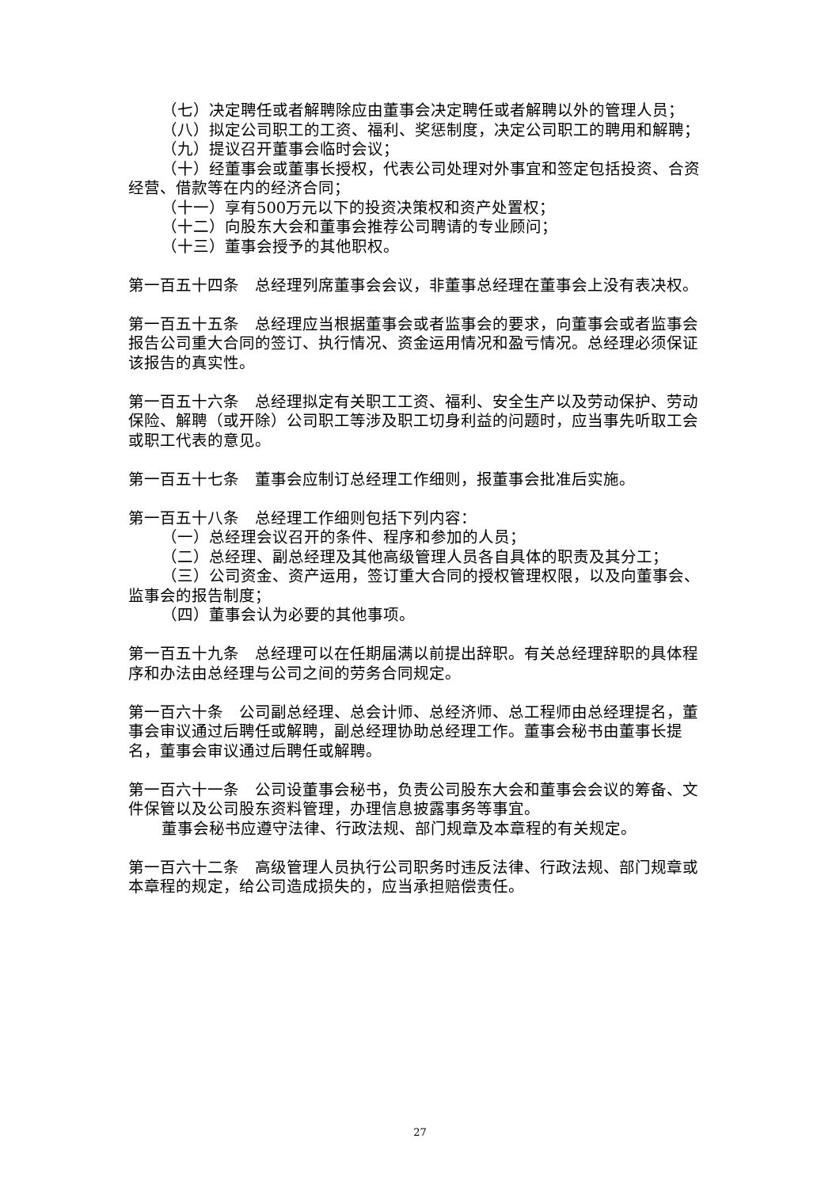（七）决定聘任或者解聘除应由董事会决定聘任或者解聘以外的管理人员；
（八）拟定公司职工的工资、福利、奖惩制度，决定公司职工的聘用和解聘；
（九）提议召开董事会临时会议；
（十）经董事会或董事长授权，代表公司处理对外事宜和签定包括投资、合资经营、借款等在内的经济合同；
（十一）享有500万元以下的投资决策权和资产处置权；
（十二）向股东大会和董事会推荐公司聘请的专业顾问；
（十三）董事会授予的其他职权。
第一百五十四条　总经理列席董事会会议，非董事总经理在董事会上没有表决权。
第一百五十五条　总经理应当根据董事会或者监事会的要求，向董事会或者监事会报告公司重大合同的签订、执行情况、资金运用情况和盈亏情况。总经理必须保证该报告的真实性。
第一百五十六条　总经理拟定有关职工工资、福利、安全生产以及劳动保护、劳动保险、解聘（或开除）公司职工等涉及职工切身利益的问题时，应当事先听取工会或职工代表的意见。
第一百五十七条　董事会应制订总经理工作细则，报董事会批准后实施。
第一百五十八条　总经理工作细则包括下列内容：
（一）总经理会议召开的条件、程序和参加的人员；
（二）总经理、副总经理及其他高级管理人员各自具体的职责及其分工；
（三）公司资金、资产运用，签订重大合同的授权管理权限，以及向董事会、监事会的报告制度；
（四）董事会认为必要的其他事项。
第一百五十九条　总经理可以在任期届满以前提出辞职。有关总经理辞职的具体程序和办法由总经理与公司之间的劳务合同规定。
第一百六十条　公司副总经理、总会计师、总经济师、总工程师由总经理提名，董事会审议通过后聘任或解聘，副总经理协助总经理工作。董事会秘书由董事长提名，董事会审议通过后聘任或解聘。
第一百六十一条　公司设董事会秘书，负责公司股东大会和董事会会议的筹备、文件保管以及公司股东资料管理，办理信息披露事务等事宜。
董事会秘书应遵守法律、行政法规、部门规章及本章程的有关规定。
第一百六十二条　高级管理人员执行公司职务时违反法律、行政法规、部门规章或本章程的规定，给公司造成损失的，应当承担赔偿责任。
27